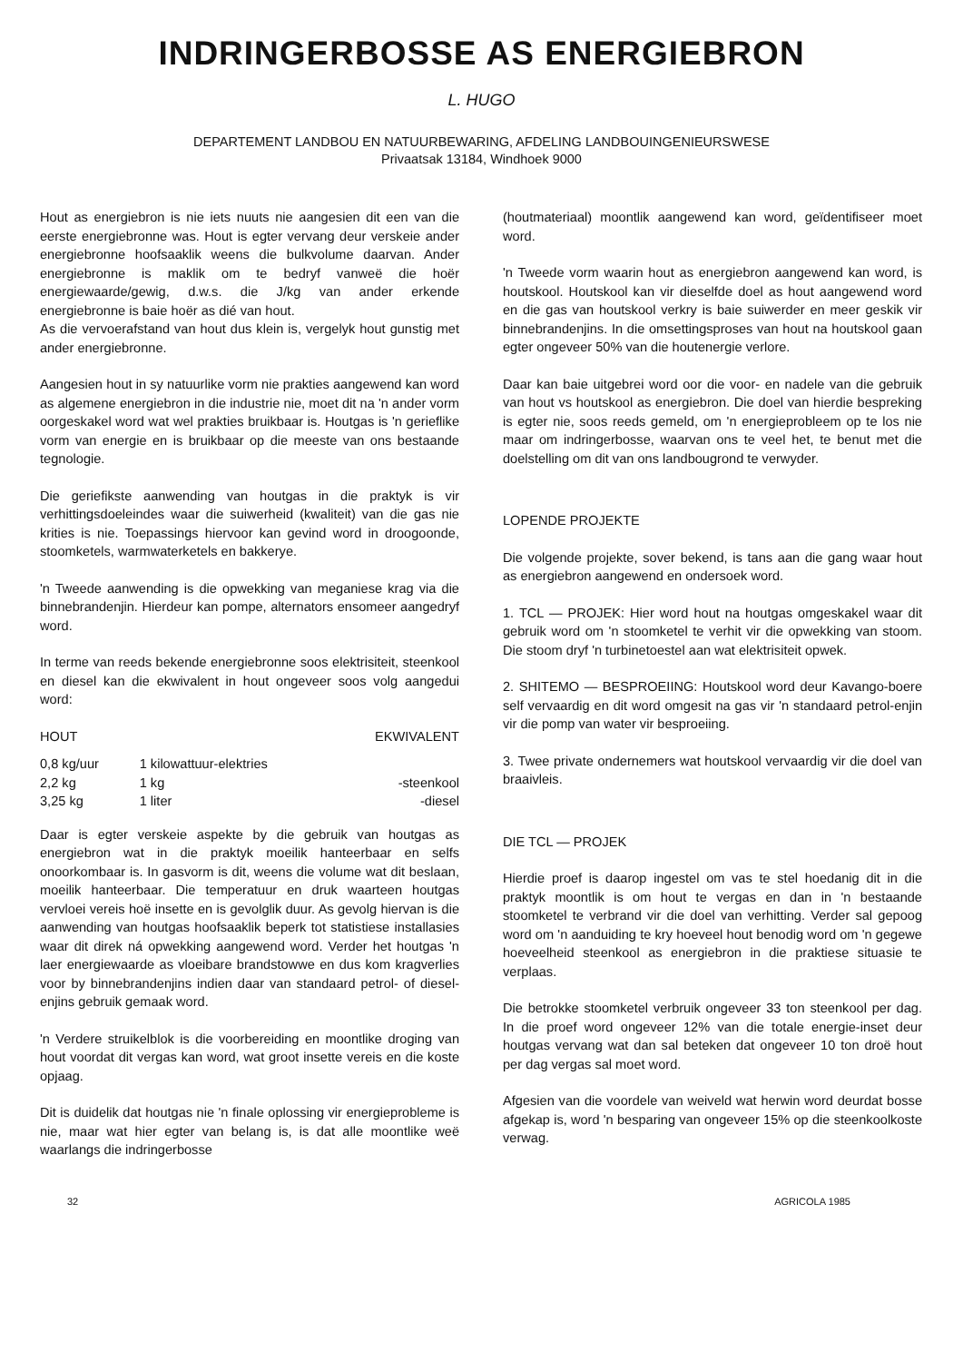INDRINGERBOSSE AS ENERGIEBRON
L. HUGO
DEPARTEMENT LANDBOU EN NATUURBEWARING, AFDELING LANDBOUINGENIEURSWESE
Privaatsak 13184, Windhoek 9000
Hout as energiebron is nie iets nuuts nie aangesien dit een van die eerste energiebronne was. Hout is egter vervang deur verskeie ander energiebronne hoofsaaklik weens die bulkvolume daarvan. Ander energiebronne is maklik om te bedryf vanweë die hoër energiewaarde/gewig, d.w.s. die J/kg van ander erkende energiebronne is baie hoër as dié van hout.
As die vervoerafstand van hout dus klein is, vergelyk hout gunstig met ander energiebronne.
Aangesien hout in sy natuurlike vorm nie prakties aangewend kan word as algemene energiebron in die industrie nie, moet dit na 'n ander vorm oorgeskakel word wat wel prakties bruikbaar is. Houtgas is 'n gerieflike vorm van energie en is bruikbaar op die meeste van ons bestaande tegnologie.
Die geriefikste aanwending van houtgas in die praktyk is vir verhittingsdoeleindes waar die suiwerheid (kwaliteit) van die gas nie krities is nie. Toepassings hiervoor kan gevind word in droogoonde, stoomketels, warmwaterketels en bakkerye.
'n Tweede aanwending is die opwekking van meganiese krag via die binnebrandenjin. Hierdeur kan pompe, alternators ensomeer aangedryf word.
In terme van reeds bekende energiebronne soos elektrisiteit, steenkool en diesel kan die ekwivalent in hout ongeveer soos volg aangedui word:
| HOUT | EKWIVALENT | |
| --- | --- | --- |
| 0,8 kg/uur | 1 kilowattuur-elektries | |
| 2,2 kg | 1 kg | -steenkool |
| 3,25 kg | 1 liter | -diesel |
Daar is egter verskeie aspekte by die gebruik van houtgas as energiebron wat in die praktyk moeilik hanteerbaar en selfs onoorkombaar is. In gasvorm is dit, weens die volume wat dit beslaan, moeilik hanteerbaar. Die temperatuur en druk waarteen houtgas vervloei vereis hoë insette en is gevolglik duur. As gevolg hiervan is die aanwending van houtgas hoofsaaklik beperk tot statistiese installasies waar dit direk ná opwekking aangewend word. Verder het houtgas 'n laer energiewaarde as vloeibare brandstowwe en dus kom kragverlies voor by binnebrandenjins indien daar van standaard petrol- of diesel-enjins gebruik gemaak word.
'n Verdere struikelblok is die voorbereiding en moontlike droging van hout voordat dit vergas kan word, wat groot insette vereis en die koste opjaag.
Dit is duidelik dat houtgas nie 'n finale oplossing vir energieprobleme is nie, maar wat hier egter van belang is, is dat alle moontlike weë waarlangs die indringerbosse
(houtmateriaal) moontlik aangewend kan word, geïdentifiseer moet word.
'n Tweede vorm waarin hout as energiebron aangewend kan word, is houtskool. Houtskool kan vir dieselfde doel as hout aangewend word en die gas van houtskool verkry is baie suiwerder en meer geskik vir binnebrandenjins. In die omsettingsproses van hout na houtskool gaan egter ongeveer 50% van die houtenergie verlore.
Daar kan baie uitgebrei word oor die voor- en nadele van die gebruik van hout vs houtskool as energiebron. Die doel van hierdie bespreking is egter nie, soos reeds gemeld, om 'n energieprobleem op te los nie maar om indringerbosse, waarvan ons te veel het, te benut met die doelstelling om dit van ons landbougrond te verwyder.
LOPENDE PROJEKTE
Die volgende projekte, sover bekend, is tans aan die gang waar hout as energiebron aangewend en ondersoek word.
1. TCL — PROJEK: Hier word hout na houtgas omgeskakel waar dit gebruik word om 'n stoomketel te verhit vir die opwekking van stoom. Die stoom dryf 'n turbinetoestel aan wat elektrisiteit opwek.
2. SHITEMO — BESPROEIING: Houtskool word deur Kavango-boere self vervaardig en dit word omgesit na gas vir 'n standaard petrol-enjin vir die pomp van water vir besproeiing.
3. Twee private ondernemers wat houtskool vervaardig vir die doel van braaivleis.
DIE TCL — PROJEK
Hierdie proef is daarop ingestel om vas te stel hoedanig dit in die praktyk moontlik is om hout te vergas en dan in 'n bestaande stoomketel te verbrand vir die doel van verhitting. Verder sal gepoog word om 'n aanduiding te kry hoeveel hout benodig word om 'n gegewe hoeveelheid steenkool as energiebron in die praktiese situasie te verplaas.
Die betrokke stoomketel verbruik ongeveer 33 ton steenkool per dag. In die proef word ongeveer 12% van die totale energie-inset deur houtgas vervang wat dan sal beteken dat ongeveer 10 ton droë hout per dag vergas sal moet word.
Afgesien van die voordele van weiveld wat herwin word deurdat bosse afgekap is, word 'n besparing van ongeveer 15% op die steenkoolkoste verwag.
32 AGRICOLA 1985